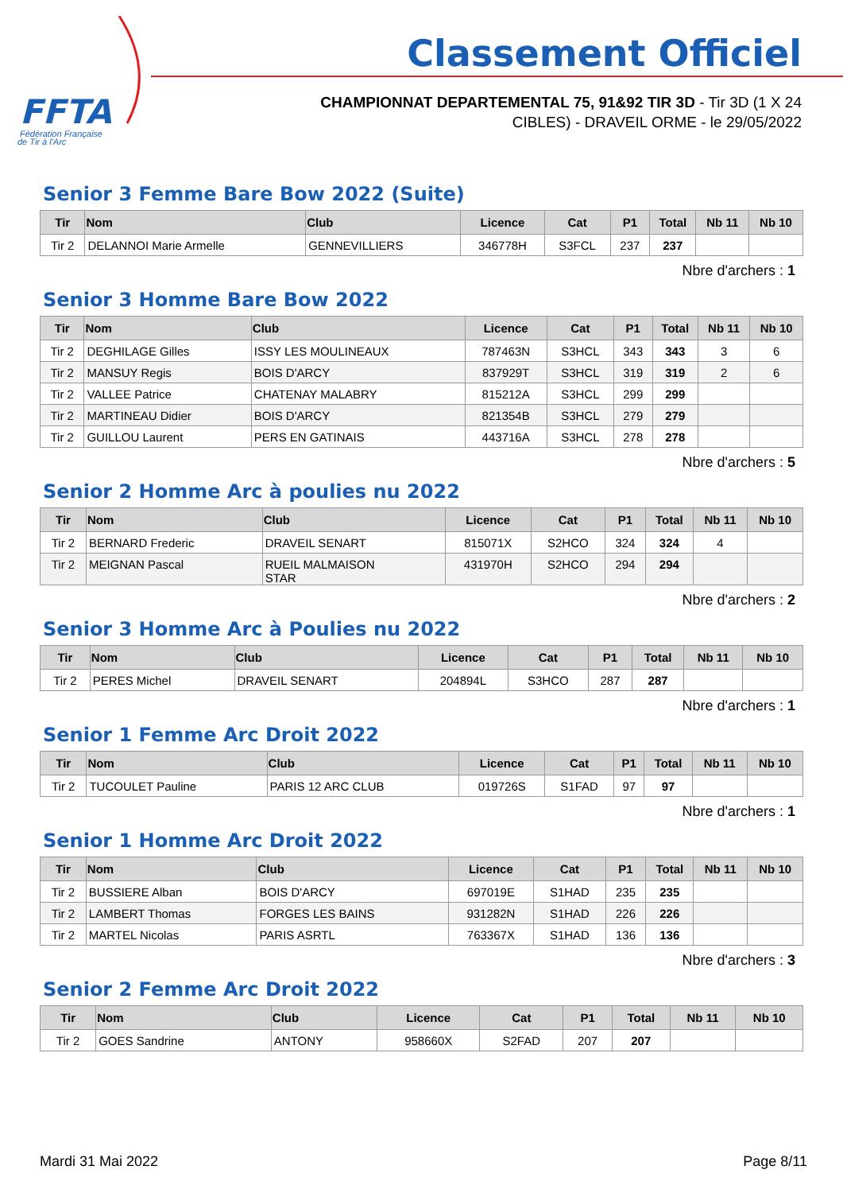FFTA
Fédération Française
de Tir à l'Arc
Classement Officiel
CHAMPIONNAT DEPARTEMENTAL 75, 91&92 TIR 3D - Tir 3D (1 X 24
CIBLES) - DRAVEIL ORME - le 29/05/2022
Senior 3 Femme Bare Bow 2022 (Suite)
| Tir | Nom | Club | Licence | Cat | P1 | Total | Nb 11 | Nb 10 |
| --- | --- | --- | --- | --- | --- | --- | --- | --- |
| Tir 2 | DELANNOI Marie Armelle | GENNEVILLIERS | 346778H | S3FCL | 237 | 237 | | |
Nbre d'archers : 1
Senior 3 Homme Bare Bow 2022
| Tir | Nom | Club | Licence | Cat | P1 | Total | Nb 11 | Nb 10 |
| --- | --- | --- | --- | --- | --- | --- | --- | --- |
| Tir 2 | DEGHILAGE Gilles | ISSY LES MOULINEAUX | 787463N | S3HCL | 343 | 343 | 3 | 6 |
| Tir 2 | MANSUY Regis | BOIS D'ARCY | 837929T | S3HCL | 319 | 319 | 2 | 6 |
| Tir 2 | VALLEE Patrice | CHATENAY MALABRY | 815212A | S3HCL | 299 | 299 | | |
| Tir 2 | MARTINEAU Didier | BOIS D'ARCY | 821354B | S3HCL | 279 | 279 | | |
| Tir 2 | GUILLOU Laurent | PERS EN GATINAIS | 443716A | S3HCL | 278 | 278 | | |
Nbre d'archers : 5
Senior 2 Homme Arc à poulies nu 2022
| Tir | Nom | Club | Licence | Cat | P1 | Total | Nb 11 | Nb 10 |
| --- | --- | --- | --- | --- | --- | --- | --- | --- |
| Tir 2 | BERNARD Frederic | DRAVEIL SENART | 815071X | S2HCO | 324 | 324 | 4 | |
| Tir 2 | MEIGNAN Pascal | RUEIL MALMAISON STAR | 431970H | S2HCO | 294 | 294 | | |
Nbre d'archers : 2
Senior 3 Homme Arc à Poulies nu 2022
| Tir | Nom | Club | Licence | Cat | P1 | Total | Nb 11 | Nb 10 |
| --- | --- | --- | --- | --- | --- | --- | --- | --- |
| Tir 2 | PERES Michel | DRAVEIL SENART | 204894L | S3HCO | 287 | 287 | | |
Nbre d'archers : 1
Senior 1 Femme Arc Droit 2022
| Tir | Nom | Club | Licence | Cat | P1 | Total | Nb 11 | Nb 10 |
| --- | --- | --- | --- | --- | --- | --- | --- | --- |
| Tir 2 | TUCOULET Pauline | PARIS 12 ARC CLUB | 019726S | S1FAD | 97 | 97 | | |
Nbre d'archers : 1
Senior 1 Homme Arc Droit 2022
| Tir | Nom | Club | Licence | Cat | P1 | Total | Nb 11 | Nb 10 |
| --- | --- | --- | --- | --- | --- | --- | --- | --- |
| Tir 2 | BUSSIERE Alban | BOIS D'ARCY | 697019E | S1HAD | 235 | 235 | | |
| Tir 2 | LAMBERT Thomas | FORGES LES BAINS | 931282N | S1HAD | 226 | 226 | | |
| Tir 2 | MARTEL Nicolas | PARIS ASRTL | 763367X | S1HAD | 136 | 136 | | |
Nbre d'archers : 3
Senior 2 Femme Arc Droit 2022
| Tir | Nom | Club | Licence | Cat | P1 | Total | Nb 11 | Nb 10 |
| --- | --- | --- | --- | --- | --- | --- | --- | --- |
| Tir 2 | GOES Sandrine | ANTONY | 958660X | S2FAD | 207 | 207 | | |
Mardi 31 Mai 2022 Page 8/11